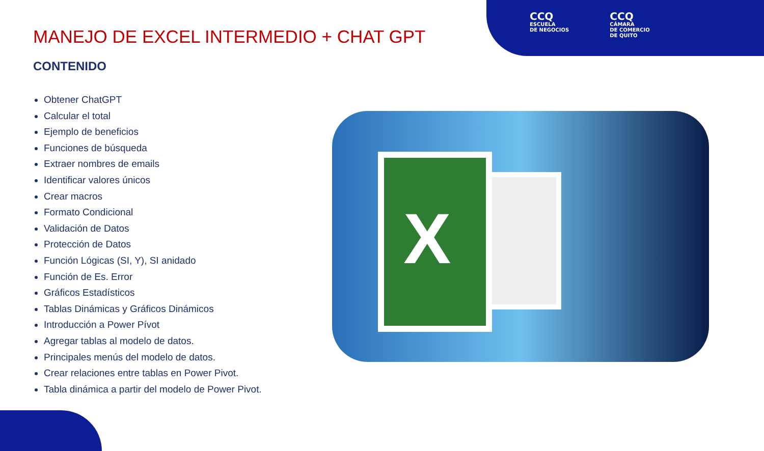CCQ
ESCUELA
DE NEGOCIOS
CCQ
CÁMARA
DE COMERCIO
DE QUITO
MANEJO DE EXCEL INTERMEDIO + CHAT GPT
CONTENIDO
Obtener ChatGPT
Calcular el total
Ejemplo de beneficios
Funciones de búsqueda
Extraer nombres de emails
Identificar valores únicos
Crear macros
Formato Condicional
Validación de Datos
Protección de Datos
Función Lógicas (SI, Y), SI anidado
Función de Es. Error
Gráficos Estadísticos
Tablas Dinámicas y Gráficos Dinámicos
Introducción a Power Pívot
Agregar tablas al modelo de datos.
Principales menús del modelo de datos.
Crear relaciones entre tablas en Power Pivot.
Tabla dinámica a partir del modelo de Power Pivot.
X